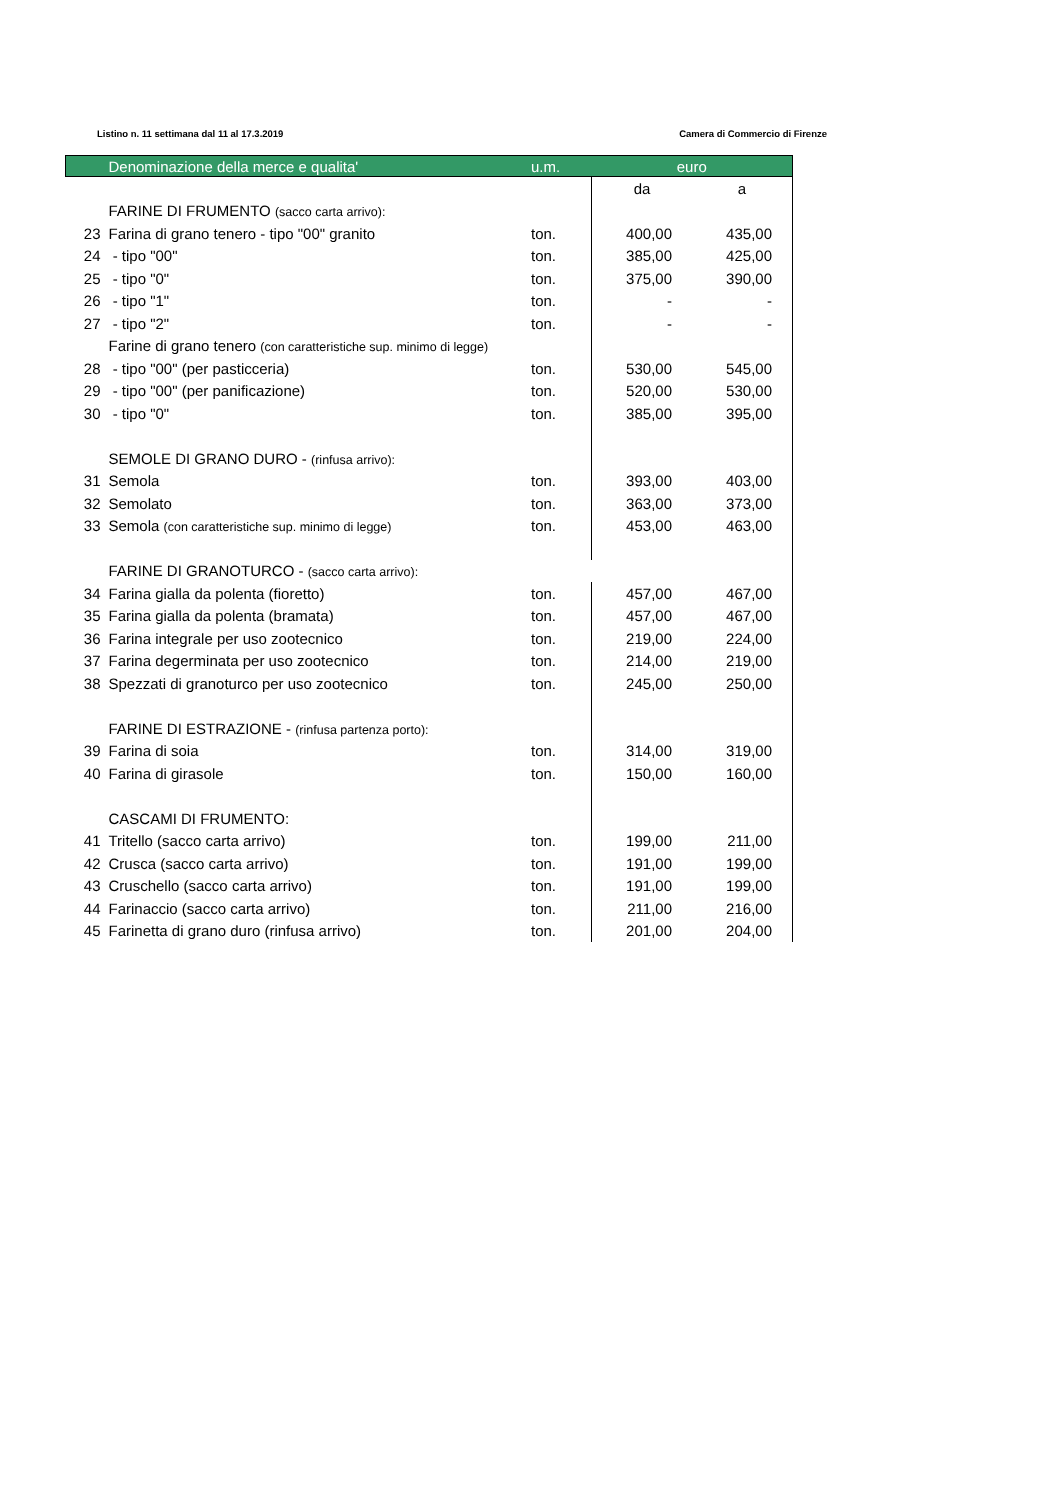Listino n. 11 settimana dal 11 al 17.3.2019 Camera di Commercio di Firenze
| | Denominazione della merce e qualita' | u.m. | euro | |
| --- | --- | --- | --- | --- |
| | | | da | a |
| | FARINE DI FRUMENTO (sacco carta arrivo): | | | |
| 23 | Farina di grano tenero - tipo "00" granito | ton. | 400,00 | 435,00 |
| 24 | - tipo "00" | ton. | 385,00 | 425,00 |
| 25 | - tipo "0" | ton. | 375,00 | 390,00 |
| 26 | - tipo "1" | ton. | - | - |
| 27 | - tipo "2" | ton. | - | - |
| | Farine di grano tenero (con caratteristiche sup. minimo di legge) | | | |
| 28 | - tipo "00" (per pasticceria) | ton. | 530,00 | 545,00 |
| 29 | - tipo "00" (per panificazione) | ton. | 520,00 | 530,00 |
| 30 | - tipo "0" | ton. | 385,00 | 395,00 |
| | SEMOLE DI GRANO DURO - (rinfusa arrivo): | | | |
| 31 | Semola | ton. | 393,00 | 403,00 |
| 32 | Semolato | ton. | 363,00 | 373,00 |
| 33 | Semola (con caratteristiche sup. minimo di legge) | ton. | 453,00 | 463,00 |
| | FARINE DI GRANOTURCO - (sacco carta arrivo): | | | |
| 34 | Farina gialla da polenta (fioretto) | ton. | 457,00 | 467,00 |
| 35 | Farina gialla da polenta (bramata) | ton. | 457,00 | 467,00 |
| 36 | Farina integrale per uso zootecnico | ton. | 219,00 | 224,00 |
| 37 | Farina degerminata per uso zootecnico | ton. | 214,00 | 219,00 |
| 38 | Spezzati di granoturco per uso zootecnico | ton. | 245,00 | 250,00 |
| | FARINE DI ESTRAZIONE - (rinfusa partenza porto): | | | |
| 39 | Farina di soia | ton. | 314,00 | 319,00 |
| 40 | Farina di girasole | ton. | 150,00 | 160,00 |
| | CASCAMI DI FRUMENTO: | | | |
| 41 | Tritello (sacco carta arrivo) | ton. | 199,00 | 211,00 |
| 42 | Crusca (sacco carta arrivo) | ton. | 191,00 | 199,00 |
| 43 | Cruschello (sacco carta arrivo) | ton. | 191,00 | 199,00 |
| 44 | Farinaccio (sacco carta arrivo) | ton. | 211,00 | 216,00 |
| 45 | Farinetta di grano duro (rinfusa arrivo) | ton. | 201,00 | 204,00 |